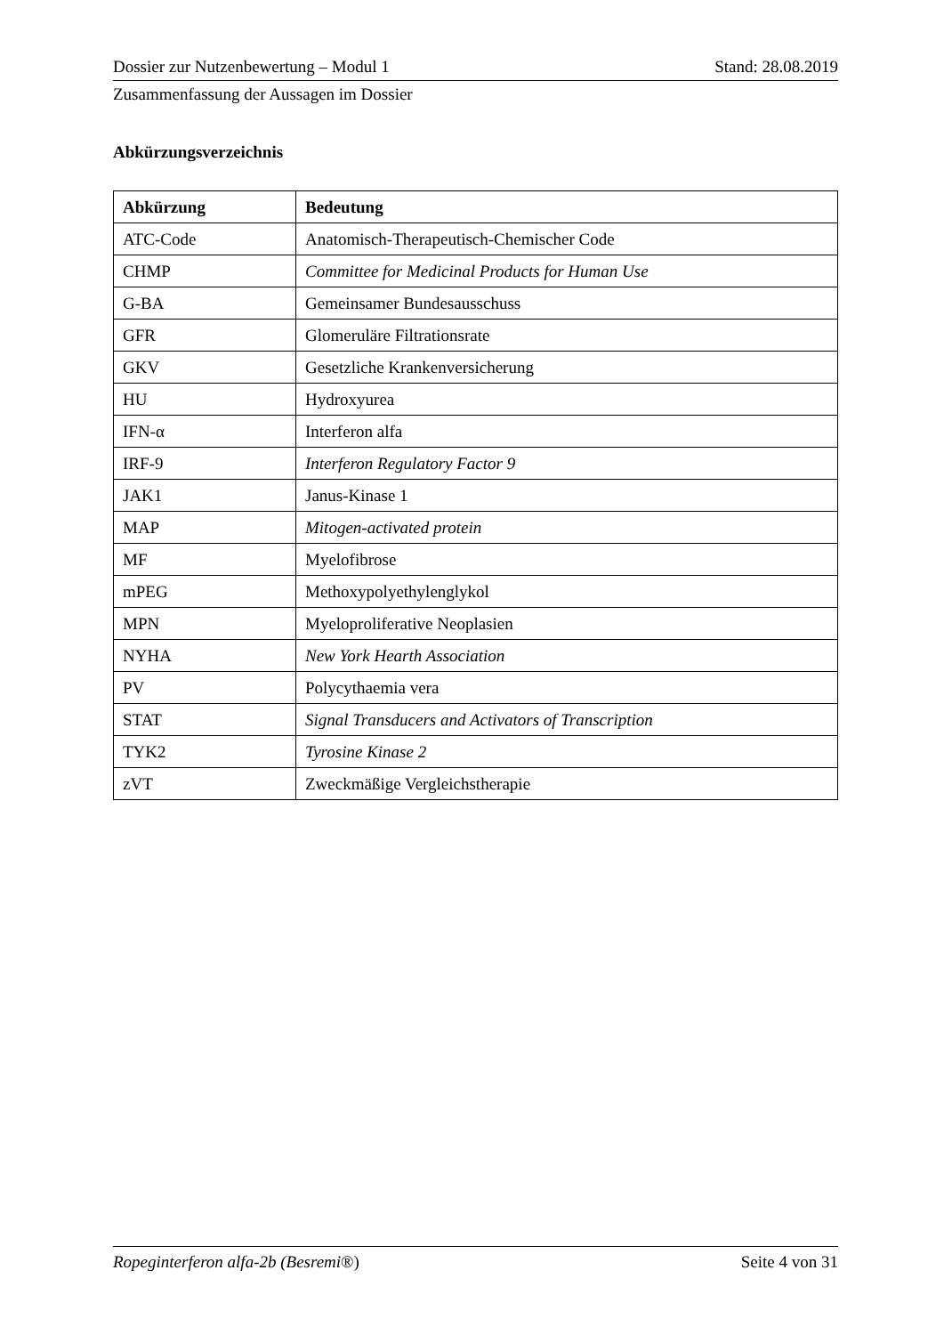Dossier zur Nutzenbewertung – Modul 1 Stand: 28.08.2019
Zusammenfassung der Aussagen im Dossier
Abkürzungsverzeichnis
| Abkürzung | Bedeutung |
| --- | --- |
| ATC-Code | Anatomisch-Therapeutisch-Chemischer Code |
| CHMP | Committee for Medicinal Products for Human Use |
| G-BA | Gemeinsamer Bundesausschuss |
| GFR | Glomeruläre Filtrationsrate |
| GKV | Gesetzliche Krankenversicherung |
| HU | Hydroxyurea |
| IFN-α | Interferon alfa |
| IRF-9 | Interferon Regulatory Factor 9 |
| JAK1 | Janus-Kinase 1 |
| MAP | Mitogen-activated protein |
| MF | Myelofibrose |
| mPEG | Methoxypolyethylenglykol |
| MPN | Myeloproliferative Neoplasien |
| NYHA | New York Hearth Association |
| PV | Polycythaemia vera |
| STAT | Signal Transducers and Activators of Transcription |
| TYK2 | Tyrosine Kinase 2 |
| zVT | Zweckmäßige Vergleichstherapie |
Ropeginterferon alfa-2b (Besremi®) Seite 4 von 31